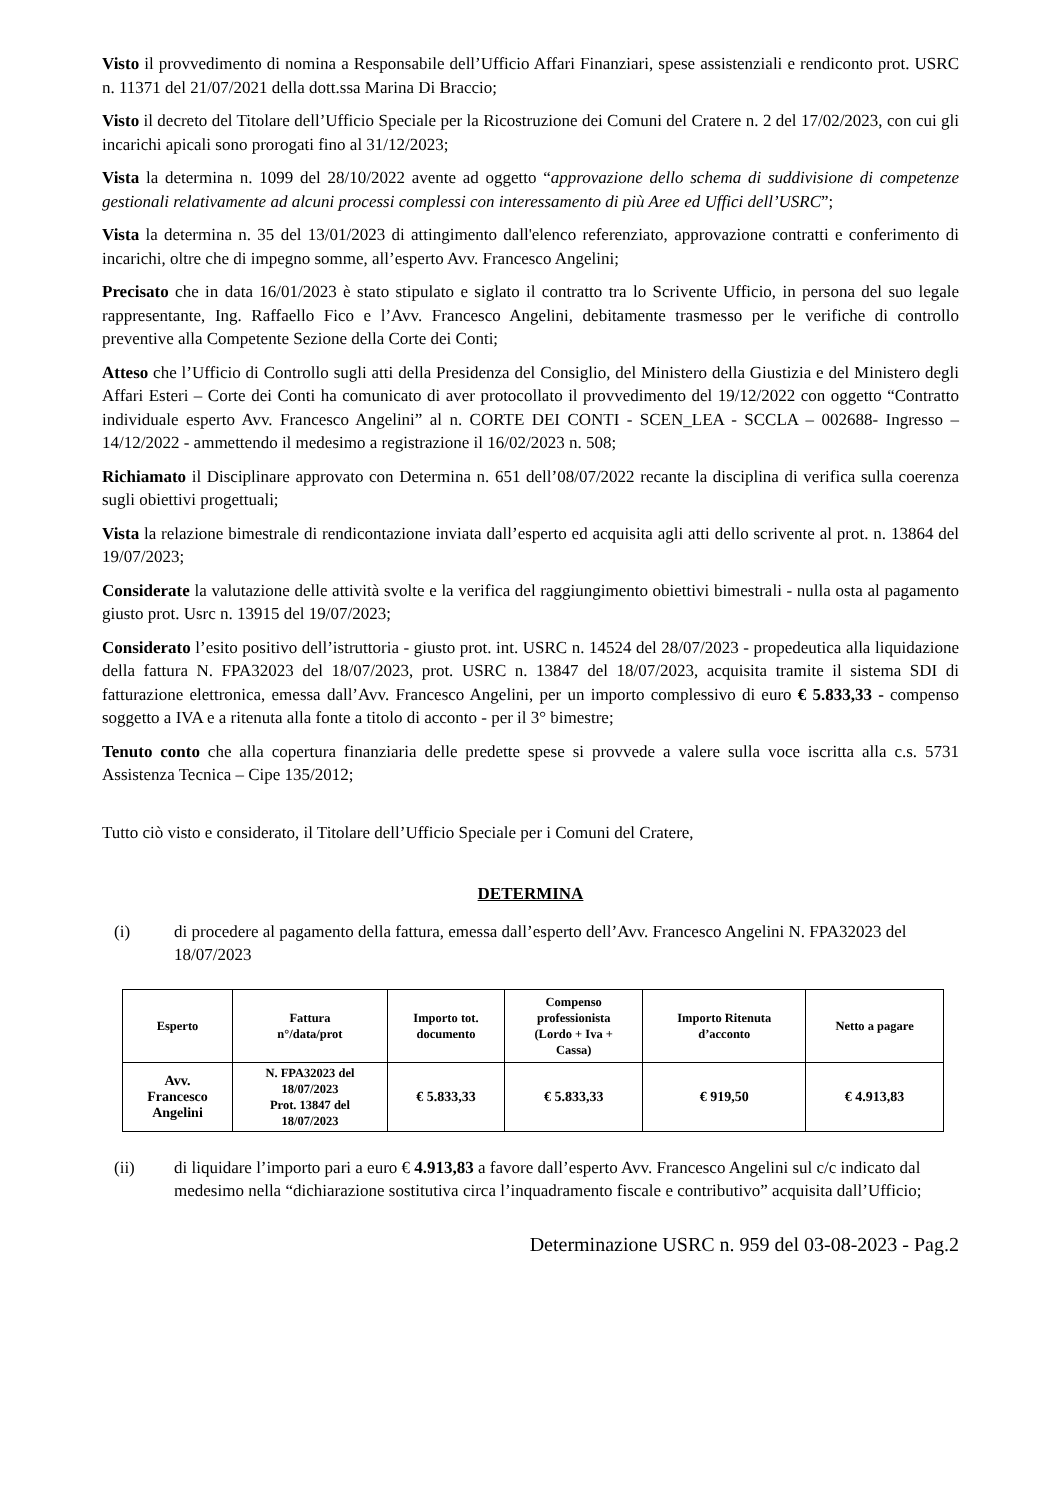Visto il provvedimento di nomina a Responsabile dell’Ufficio Affari Finanziari, spese assistenziali e rendiconto prot. USRC n. 11371 del 21/07/2021 della dott.ssa Marina Di Braccio;
Visto il decreto del Titolare dell’Ufficio Speciale per la Ricostruzione dei Comuni del Cratere n. 2 del 17/02/2023, con cui gli incarichi apicali sono prorogati fino al 31/12/2023;
Vista la determina n. 1099 del 28/10/2022 avente ad oggetto “approvazione dello schema di suddivisione di competenze gestionali relativamente ad alcuni processi complessi con interessamento di più Aree ed Uffici dell’USRC”;
Vista la determina n. 35 del 13/01/2023 di attingimento dall'elenco referenziato, approvazione contratti e conferimento di incarichi, oltre che di impegno somme, all’esperto Avv. Francesco Angelini;
Precisato che in data 16/01/2023 è stato stipulato e siglato il contratto tra lo Scrivente Ufficio, in persona del suo legale rappresentante, Ing. Raffaello Fico e l’Avv. Francesco Angelini, debitamente trasmesso per le verifiche di controllo preventive alla Competente Sezione della Corte dei Conti;
Atteso che l’Ufficio di Controllo sugli atti della Presidenza del Consiglio, del Ministero della Giustizia e del Ministero degli Affari Esteri – Corte dei Conti ha comunicato di aver protocollato il provvedimento del 19/12/2022 con oggetto “Contratto individuale esperto Avv. Francesco Angelini” al n. CORTE DEI CONTI - SCEN_LEA - SCCLA – 002688- Ingresso – 14/12/2022 - ammettendo il medesimo a registrazione il 16/02/2023 n. 508;
Richiamato il Disciplinare approvato con Determina n. 651 dell’08/07/2022 recante la disciplina di verifica sulla coerenza sugli obiettivi progettuali;
Vista la relazione bimestrale di rendicontazione inviata dall’esperto ed acquisita agli atti dello scrivente al prot. n. 13864 del 19/07/2023;
Considerate la valutazione delle attività svolte e la verifica del raggiungimento obiettivi bimestrali - nulla osta al pagamento giusto prot. Usrc n. 13915 del 19/07/2023;
Considerato l’esito positivo dell’istruttoria - giusto prot. int. USRC n. 14524 del 28/07/2023 - propedeutica alla liquidazione della fattura N. FPA32023 del 18/07/2023, prot. USRC n. 13847 del 18/07/2023, acquisita tramite il sistema SDI di fatturazione elettronica, emessa dall’Avv. Francesco Angelini, per un importo complessivo di euro € 5.833,33 - compenso soggetto a IVA e a ritenuta alla fonte a titolo di acconto - per il 3° bimestre;
Tenuto conto che alla copertura finanziaria delle predette spese si provvede a valere sulla voce iscritta alla c.s. 5731 Assistenza Tecnica – Cipe 135/2012;
Tutto ciò visto e considerato, il Titolare dell’Ufficio Speciale per i Comuni del Cratere,
DETERMINA
(i) di procedere al pagamento della fattura, emessa dall’esperto dell’Avv. Francesco Angelini N. FPA32023 del 18/07/2023
| Esperto | Fattura n°/data/prot | Importo tot. documento | Compenso professionista (Lordo + Iva + Cassa) | Importo Ritenuta d’acconto | Netto a pagare |
| --- | --- | --- | --- | --- | --- |
| Avv. Francesco Angelini | N. FPA32023 del 18/07/2023 Prot. 13847 del 18/07/2023 | € 5.833,33 | € 5.833,33 | € 919,50 | € 4.913,83 |
(ii) di liquidare l’importo pari a euro € 4.913,83 a favore dall’esperto Avv. Francesco Angelini sul c/c indicato dal medesimo nella “dichiarazione sostitutiva circa l’inquadramento fiscale e contributivo” acquisita dall’Ufficio;
Determinazione USRC n. 959 del 03-08-2023 - Pag.2